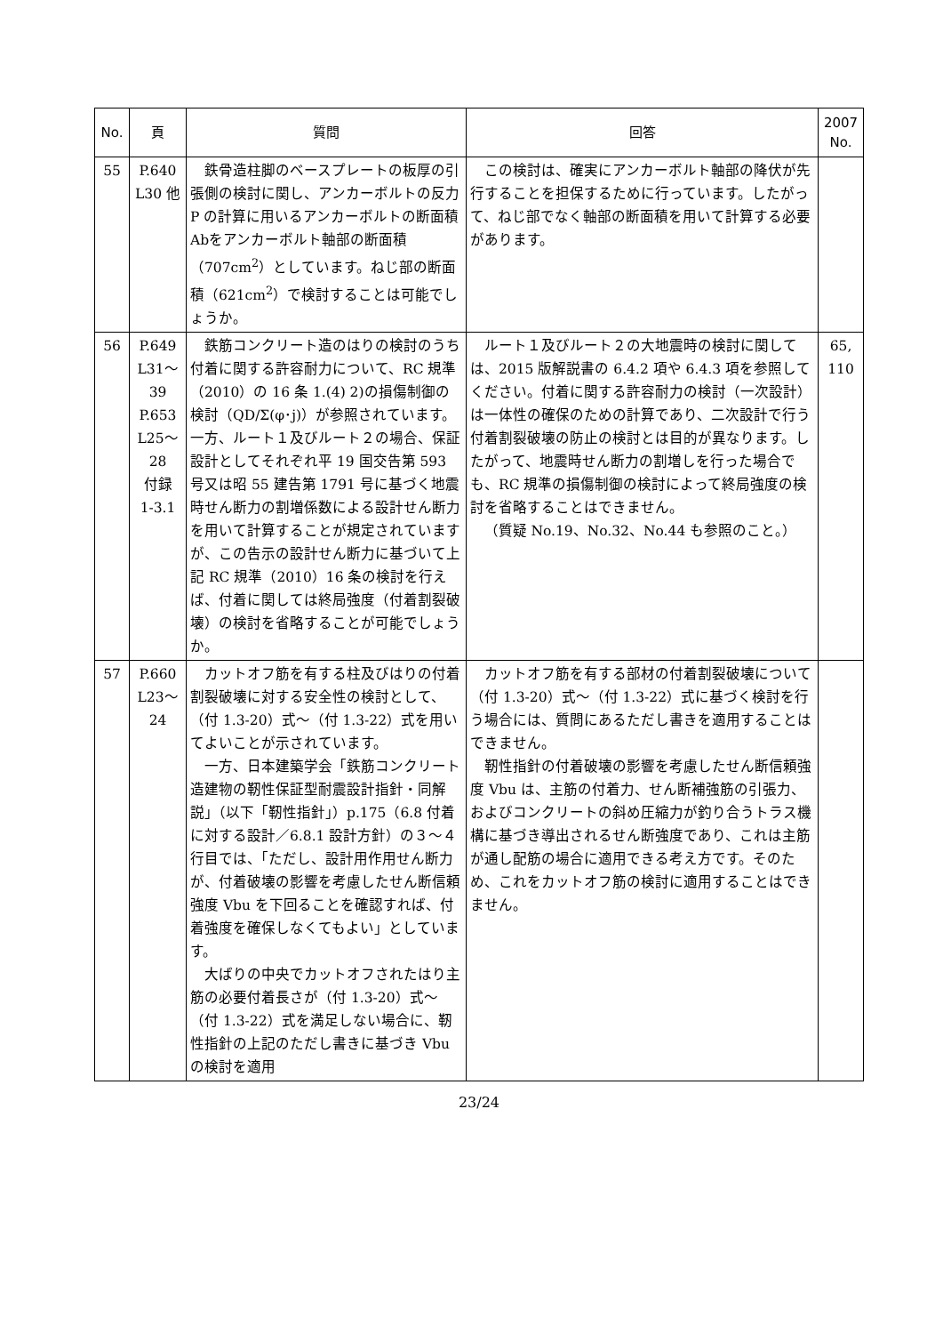| No. | 頁 | 質問 | 回答 | 2007 No. |
| --- | --- | --- | --- | --- |
| 55 | P.640 L30 他 | 鉄骨造柱脚のベースプレートの板厚の引張側の検討に関し、アンカーボルトの反力 P の計算に用いるアンカーボルトの断面積Abをアンカーボルト軸部の断面積（707cm<sup>2</sup>）としています。ねじ部の断面積（621cm<sup>2</sup>）で検討することは可能でしょうか。 | この検討は、確実にアンカーボルト軸部の降伏が先行することを担保するために行っています。したがって、ねじ部でなく軸部の断面積を用いて計算する必要があります。 | |
| 56 | P.649 L31～ 39 P.653 L25～ 28 付録 1-3.1 | 鉄筋コンクリート造のはりの検討のうち付着に関する許容耐力について、RC 規準（2010）の 16 条 1.(4) 2)の損傷制御の検討（QD/Σ(φ･j)）が参照されています。一方、ルート１及びルート２の場合、保証設計としてそれぞれ平 19 国交告第 593 号又は昭 55 建告第 1791 号に基づく地震時せん断力の割増係数による設計せん断力を用いて計算することが規定されていますが、この告示の設計せん断力に基づいて上記 RC 規準（2010）16 条の検討を行えば、付着に関しては終局強度（付着割裂破壊）の検討を省略することが可能でしょうか。 | ルート１及びルート２の大地震時の検討に関しては、2015 版解説書の 6.4.2 項や 6.4.3 項を参照してください。付着に関する許容耐力の検討（一次設計）は一体性の確保のための計算であり、二次設計で行う付着割裂破壊の防止の検討とは目的が異なります。したがって、地震時せん断力の割増しを行った場合でも、RC 規準の損傷制御の検討によって終局強度の検討を省略することはできません。 （質疑 No.19、No.32、No.44 も参照のこと。） | 65, 110 |
| 57 | P.660 L23～ 24 | カットオフ筋を有する柱及びはりの付着割裂破壊に対する安全性の検討として、（付 1.3-20）式～（付 1.3-22）式を用いてよいことが示されています。 一方、日本建築学会「鉄筋コンクリート造建物の靭性保証型耐震設計指針・同解説」（以下「靭性指針」）p.175（6.8 付着に対する設計／6.8.1 設計方針）の３～４行目では、「ただし、設計用作用せん断力が、付着破壊の影響を考慮したせん断信頼強度 Vbu を下回ることを確認すれば、付着強度を確保しなくてもよい」としています。 大ばりの中央でカットオフされたはり主筋の必要付着長さが（付 1.3-20）式～（付 1.3-22）式を満足しない場合に、靭性指針の上記のただし書きに基づき Vbu の検討を適用 | カットオフ筋を有する部材の付着割裂破壊について（付 1.3-20）式～（付 1.3-22）式に基づく検討を行う場合には、質問にあるただし書きを適用することはできません。 靭性指針の付着破壊の影響を考慮したせん断信頼強度 Vbu は、主筋の付着力、せん断補強筋の引張力、およびコンクリートの斜め圧縮力が釣り合うトラス機構に基づき導出されるせん断強度であり、これは主筋が通し配筋の場合に適用できる考え方です。そのため、これをカットオフ筋の検討に適用することはできません。 | |
23/24